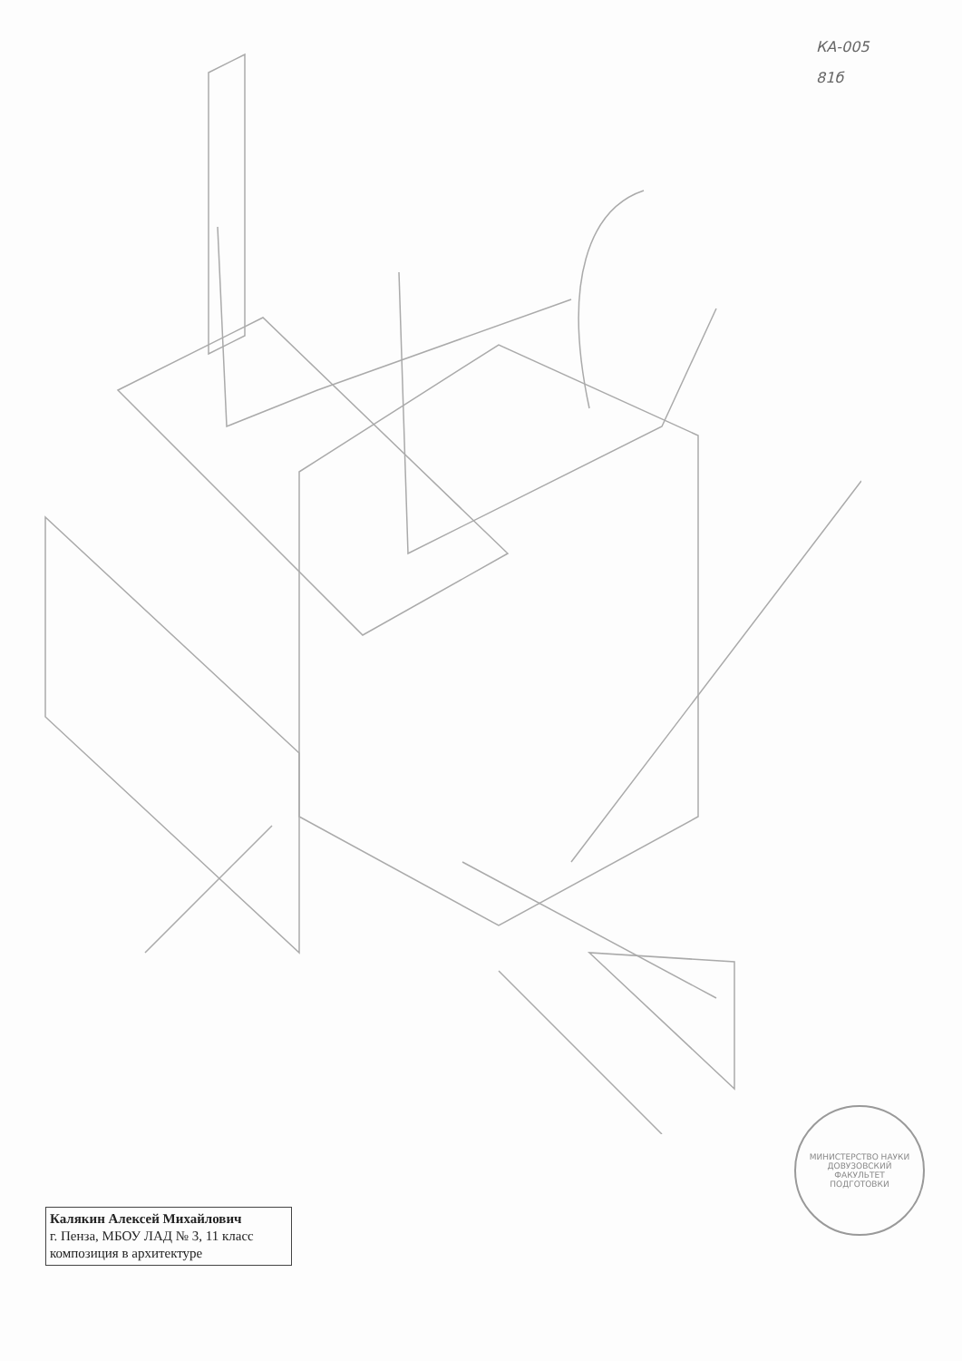КА-005
81б
МИНИСТЕРСТВО НАУКИ
ДОВУЗОВСКИЙ
ФАКУЛЬТЕТ
ПОДГОТОВКИ
Калякин Алексей Михайлович
г. Пенза, МБОУ ЛАД № 3, 11 класс
композиция в архитектуре